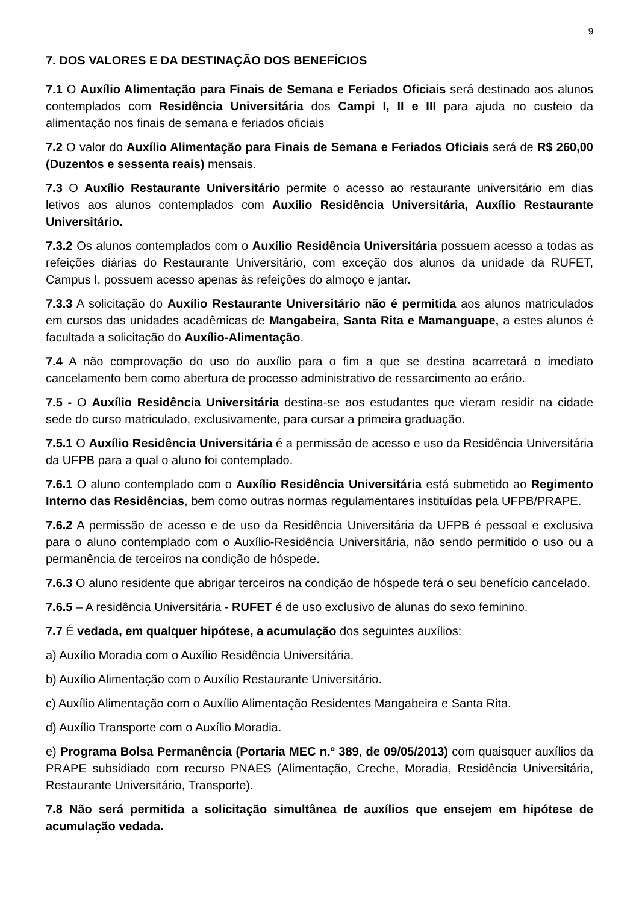9
7. DOS VALORES E DA DESTINAÇÃO DOS BENEFÍCIOS
7.1 O Auxílio Alimentação para Finais de Semana e Feriados Oficiais será destinado aos alunos contemplados com Residência Universitária dos Campi I, II e III para ajuda no custeio da alimentação nos finais de semana e feriados oficiais
7.2 O valor do Auxílio Alimentação para Finais de Semana e Feriados Oficiais será de R$ 260,00 (Duzentos e sessenta reais) mensais.
7.3 O Auxílio Restaurante Universitário permite o acesso ao restaurante universitário em dias letivos aos alunos contemplados com Auxílio Residência Universitária, Auxílio Restaurante Universitário.
7.3.2 Os alunos contemplados com o Auxílio Residência Universitária possuem acesso a todas as refeições diárias do Restaurante Universitário, com exceção dos alunos da unidade da RUFET, Campus I, possuem acesso apenas às refeições do almoço e jantar.
7.3.3 A solicitação do Auxílio Restaurante Universitário não é permitida aos alunos matriculados em cursos das unidades acadêmicas de Mangabeira, Santa Rita e Mamanguape, a estes alunos é facultada a solicitação do Auxílio-Alimentação.
7.4 A não comprovação do uso do auxílio para o fim a que se destina acarretará o imediato cancelamento bem como abertura de processo administrativo de ressarcimento ao erário.
7.5 - O Auxílio Residência Universitária destina-se aos estudantes que vieram residir na cidade sede do curso matriculado, exclusivamente, para cursar a primeira graduação.
7.5.1 O Auxílio Residência Universitária é a permissão de acesso e uso da Residência Universitária da UFPB para a qual o aluno foi contemplado.
7.6.1 O aluno contemplado com o Auxílio Residência Universitária está submetido ao Regimento Interno das Residências, bem como outras normas regulamentares instituídas pela UFPB/PRAPE.
7.6.2 A permissão de acesso e de uso da Residência Universitária da UFPB é pessoal e exclusiva para o aluno contemplado com o Auxílio-Residência Universitária, não sendo permitido o uso ou a permanência de terceiros na condição de hóspede.
7.6.3 O aluno residente que abrigar terceiros na condição de hóspede terá o seu benefício cancelado.
7.6.5 – A residência Universitária - RUFET é de uso exclusivo de alunas do sexo feminino.
7.7 É vedada, em qualquer hipótese, a acumulação dos seguintes auxílios:
a) Auxílio Moradia com o Auxílio Residência Universitária.
b) Auxílio Alimentação com o Auxílio Restaurante Universitário.
c) Auxílio Alimentação com o Auxílio Alimentação Residentes Mangabeira e Santa Rita.
d) Auxílio Transporte com o Auxílio Moradia.
e) Programa Bolsa Permanência (Portaria MEC n.º 389, de 09/05/2013) com quaisquer auxílios da PRAPE subsidiado com recurso PNAES (Alimentação, Creche, Moradia, Residência Universitária, Restaurante Universitário, Transporte).
7.8 Não será permitida a solicitação simultânea de auxílios que ensejem em hipótese de acumulação vedada.